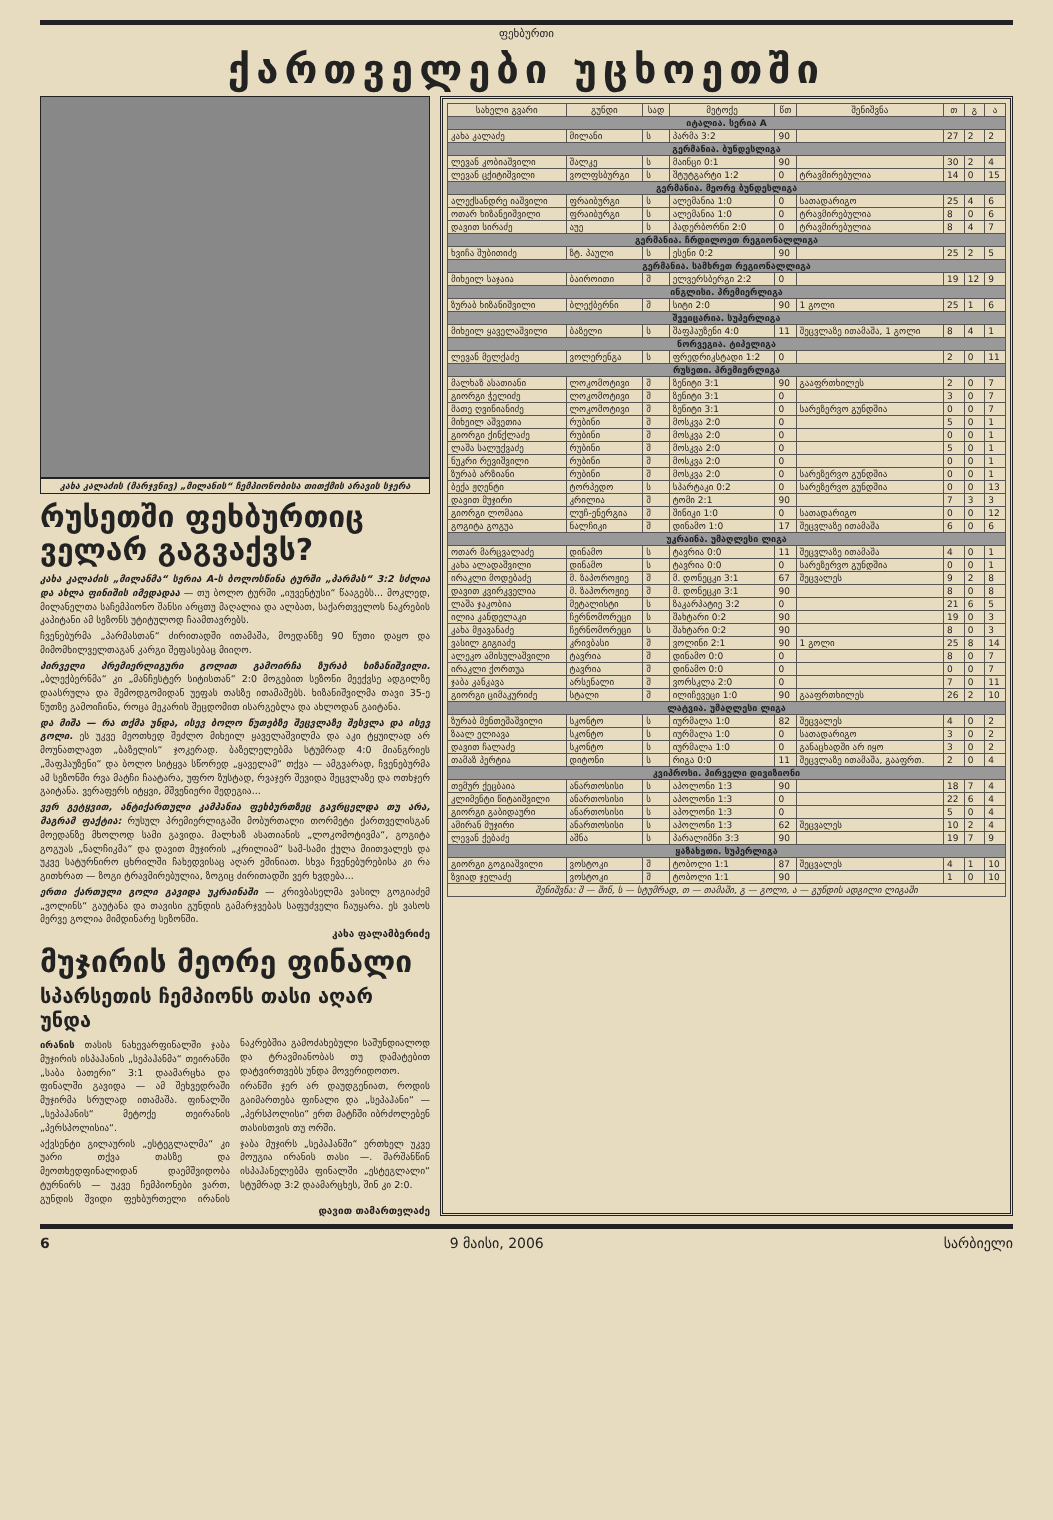ფეხბურთი
ქართველები უცხოეთში
კახა კალაძის (მარჯვნივ) „მილანის“ ჩემპიონობისა თითქმის არავის სჯერა
რუსეთში ფეხბურთიც ველარ გაგვაქვს?
კახა კალაძის „მილანმა“ სერია A-ს ბოლოსწინა ტურში „პარმას“ 3:2 სძლია და ახლა ფინიშის იმედადაა — თუ ბოლო ტურში „იუვენტუსი“ წააგებს... მოკლედ, მილანელთა საჩემპიონო შანსი არცთუ მაღალია და ალბათ, საქართველოს ნაკრების კაპიტანი ამ სეზონს უტიტულოდ ჩაამთავრებს.
ჩვენებურმა „პარმასთან“ ძირითადში ითამაშა, მოედანზე 90 წუთი დაყო და მიმომხილველთაგან კარგი შეფასებაც მიიღო.
პირველი პრემიერლიგური გოლით გამოირჩა ზურაბ ხიზანიშვილი. „ბლექბერნმა“ კი „მანჩესტერ სიტისთან“ 2:0 მოგებით სეზონი მეექვსე ადგილზე დაასრულა და შემოდგომიდან უეფას თასზე ითამაშებს. ხიზანიშვილმა თავი 35-ე წუთზე გამოიჩინა, როცა მეკარის შეცდომით ისარგებლა და ახლოდან გაიტანა.
და მიშა — რა თქმა უნდა, ისევ ბოლო წუთებზე შეცვლაზე შესვლა და ისევ გოლი. ეს უკვე მეოთხედ შეძლო მიხეილ ყაველაშვილმა და აკი ტყუილად არ მოუნათლავთ „ბაზელის“ ჯოკერად. ბაზელელებმა სტუმრად 4:0 მიანგრიეს „შაფჰაუზენი“ და ბოლო სიტყვა სწორედ „ყაველამ“ თქვა — ამგვარად, ჩვენებურმა ამ სეზონში რვა მატჩი ჩაატარა, უფრო ზუსტად, რვაჯერ შევიდა შეცვლაზე და ოთხჯერ გაიტანა. ვერაფერს იტყვი, მშვენიერი შედეგია...
ვერ გეტყვით, ანტიქართული კამპანია ფეხბურთზეც გავრცელდა თუ არა, მაგრამ ფაქტია: რუსულ პრემიერლიგაში მობურთალი თორმეტი ქართველისგან მოედანზე მხოლოდ სამი გავიდა. მალხაზ ასათიანის „ლოკომოტივმა“, გოგიტა გოგუას „ნალჩიკმა“ და დავით მუჯირის „კრილიამ“ სამ-სამი ქულა მიითვალეს და უკვე სატურნირო ცხრილში ჩახედვისაც აღარ ეშინიათ. სხვა ჩვენებურებისა კი რა გითხრათ — ზოგი ტრავმირებულია, ზოგიც ძირითადში ვერ ხვდება...
ერთი ქართული გოლი გავიდა უკრაინაში — კრივბასელმა ვასილ გოგიაძემ „ვოლინს“ გაუტანა და თავისი გუნდის გამარჯვებას საფუძველი ჩაუყარა. ეს ვასოს მერვე გოლია მიმდინარე სეზონში.
კახა ფალამბერიძე
მუჯირის მეორე ფინალი
სპარსეთის ჩემპიონს თასი აღარ უნდა
ირანის თასის ნახევარფინალში ჯაბა მუჯირის ისპაჰანის „სეპაჰანმა“ თეირანში „საბა ბათერი“ 3:1 დაამარცხა და ფინალში გავიდა — ამ შეხვედრაში მუჯირმა სრულად ითამაშა. ფინალში „სეპაჰანის“ მეტოქე თეირანის „პერსპოლისია“.
აქვსენტი გილაურის „ესტეგლალმა“ კი უარი თქვა თასზე და მეოთხედფინალიდან დაემშვიდობა ტურნირს — უკვე ჩემპიონები ვართ, გუნდის შვიდი ფეხბურთელი ირანის ნაკრებშია გამოძახებული საშუნდიალოდ და ტრავმიანობას თუ დამატებით დატვირთვებს უნდა მოვერიდოთო.
ირანში ჯერ არ დაუდგენიათ, როდის გაიმართება ფინალი და „სეპაჰანი“ — „პერსპოლისი“ ერთ მატჩში იბრძოლებენ თასისთვის თუ ორში.
ჯაბა მუჯირს „სეპაჰანში“ ერთხელ უკვე მოუგია ირანის თასი —. შარშანწინ ისპაჰანელებმა ფინალში „ესტეგლალი“ სტუმრად 3:2 დაამარცხეს, შინ კი 2:0.
დავით თამართელაძე
| სახელი გვარი | გუნდი | სად | მეტოქე | წთ | შენიშვნა | თ | გ | ა |
| --- | --- | --- | --- | --- | --- | --- | --- | --- |
| იტალია. სერია A | | | | | | | | |
| კახა კალაძე | მილანი | ს | პარმა 3:2 | 90 | | 27 | 2 | 2 |
| გერმანია. ბუნდესლიგა | | | | | | | | |
| ლევან კობიაშვილი | შალკე | ს | მაინცი 0:1 | 90 | | 30 | 2 | 4 |
| ლევან ცქიტიშვილი | ვოლფსბურგი | ს | შტუტგარტი 1:2 | 0 | ტრავმირებულია | 14 | 0 | 15 |
| გერმანია. მეორე ბუნდესლიგა | | | | | | | | |
| ალექსანდრე იაშვილი | ფრაიბურგი | ს | ალემანია 1:0 | 0 | სათადარიგო | 25 | 4 | 6 |
| ოთარ ხიზანეიშვილი | ფრაიბურგი | ს | ალემანია 1:0 | 0 | ტრავმირებულია | 8 | 0 | 6 |
| დავით სირაძე | აუე | ს | პადერბორნი 2:0 | 0 | ტრავმირებულია | 8 | 4 | 7 |
| გერმანია. ჩრდილოეთ რეგიონალლიგა | | | | | | | | |
| ხვიჩა შუბითიძე | ზტ. პაული | ს | ესენი 0:2 | 90 | | 25 | 2 | 5 |
| გერმანია. სამხრეთ რეგიონალლიგა | | | | | | | | |
| მიხეილ საჯაია | ბაიროითი | შ | ელვერსბერგი 2:2 | 0 | | 19 | 12 | 9 |
| ინგლისი. პრემიერლიგა | | | | | | | | |
| ზურაბ ხიზანიშვილი | ბლექბერნი | შ | სიტი 2:0 | 90 | 1 გოლი | 25 | 1 | 6 |
| შვეიცარია. სუპერლიგა | | | | | | | | |
| მიხეილ ყაველაშვილი | ბაზელი | ს | შაფჰაუზენი 4:0 | 11 | შეცვლაზე ითამაშა, 1 გოლი | 8 | 4 | 1 |
| ნორვეგია. ტიპელიგა | | | | | | | | |
| ლევან მელქაძე | ვოლერენგა | ს | ფრედრიკსტადი 1:2 | 0 | | 2 | 0 | 11 |
| რუსეთი. პრემიერლიგა | | | | | | | | |
| მალხაზ ასათიანი | ლოკომოტივი | შ | ზენიტი 3:1 | 90 | გააფრთხილეს | 2 | 0 | 7 |
| გიორგი ჭელიძე | ლოკომოტივი | შ | ზენიტი 3:1 | 0 | | 3 | 0 | 7 |
| მათე ღვინიანიძე | ლოკომოტივი | შ | ზენიტი 3:1 | 0 | სარეზერვო გუნდშია | 0 | 0 | 7 |
| მიხეილ აშვეთია | რუბინი | შ | მოსკვა 2:0 | 0 | | 5 | 0 | 1 |
| გიორგი ქინქლაძე | რუბინი | შ | მოსკვა 2:0 | 0 | | 0 | 0 | 1 |
| ლაშა სალუქვაძე | რუბინი | შ | მოსკვა 2:0 | 0 | | 5 | 0 | 1 |
| ნუკრი რევიშვილი | რუბინი | შ | მოსკვა 2:0 | 0 | | 0 | 0 | 1 |
| ზურაბ არზიანი | რუბინი | შ | მოსკვა 2:0 | 0 | სარეზერვო გუნდშია | 0 | 0 | 1 |
| ბექა ჟღენტი | ტორპედო | ს | სპარტაკი 0:2 | 0 | სარეზერვო გუნდშია | 0 | 0 | 13 |
| დავით მუჯირი | კრილია | შ | ტომი 2:1 | 90 | | 7 | 3 | 3 |
| გიორგი ლომაია | ლუჩ-ენერგია | შ | შინიკი 1:0 | 0 | სათადარიგო | 0 | 0 | 12 |
| გოგიტა გოგუა | ნალჩიკი | შ | დინამო 1:0 | 17 | შეცვლაზე ითამაშა | 6 | 0 | 6 |
| უკრაინა. უმაღლესი ლიგა | | | | | | | | |
| ოთარ მარცვალაძე | დინამო | ს | ტავრია 0:0 | 11 | შეცვლაზე ითამაშა | 4 | 0 | 1 |
| კახა ალადაშვილი | დინამო | ს | ტავრია 0:0 | 0 | სარეზერვო გუნდშია | 0 | 0 | 1 |
| ირაკლი მოდებაძე | მ. ზაპოროჟიე | შ | მ. დონეცკი 3:1 | 67 | შეცვალეს | 9 | 2 | 8 |
| დავით კვირკველია | მ. ზაპოროჟიე | შ | მ. დონეცკი 3:1 | 90 | | 8 | 0 | 8 |
| ლაშა ჯაკობია | მეტალისტი | ს | ზაკარპატიე 3:2 | 0 | | 21 | 6 | 5 |
| ილია კანდელაკი | ჩერნომორეცი | ს | შახტარი 0:2 | 90 | | 19 | 0 | 3 |
| კახა მჟავანაძე | ჩერნომორეცი | ს | შახტარი 0:2 | 90 | | 8 | 0 | 3 |
| ვასილ გიგიაძე | კრივბასი | შ | ვოლინი 2:1 | 90 | 1 გოლი | 25 | 8 | 14 |
| ალეკო ამისულაშვილი | ტავრია | შ | დინამო 0:0 | 0 | | 8 | 0 | 7 |
| ირაკლი ქორთუა | ტავრია | შ | დინამო 0:0 | 0 | | 0 | 0 | 7 |
| ჯაბა კანკავა | არსენალი | შ | ვორსკლა 2:0 | 0 | | 7 | 0 | 11 |
| გიორგი ციმაკურიძე | სტალი | შ | ილიჩევეცი 1:0 | 90 | გააფრთხილეს | 26 | 2 | 10 |
| ლატვია. უმაღლესი ლიგა | | | | | | | | |
| ზურაბ მენთეშაშვილი | სკონტო | ს | იურმალა 1:0 | 82 | შეცვალეს | 4 | 0 | 2 |
| ზაალ ელიავა | სკონტო | ს | იურმალა 1:0 | 0 | სათადარიგო | 3 | 0 | 2 |
| დავით ჩალაძე | სკონტო | ს | იურმალა 1:0 | 0 | განაცხადში არ იყო | 3 | 0 | 2 |
| თამაზ პერტია | დიტონი | ს | რიგა 0:0 | 11 | შეცვლაზე ითამაშა, გააფრთ. | 2 | 0 | 4 |
| კვიპროსი. პირველი დივიზიონი | | | | | | | | |
| თემურ ქეცბაია | ანართოსისი | ს | აპოლონი 1:3 | 90 | | 18 | 7 | 4 |
| კლიმენტი წიტაიშვილი | ანართოსისი | ს | აპოლონი 1:3 | 0 | | 22 | 6 | 4 |
| გიორგი გაბიდაური | ანართოსისი | ს | აპოლონი 1:3 | 0 | | 5 | 0 | 4 |
| ამირან მუჯირი | ანართოსისი | ს | აპოლონი 1:3 | 62 | შეცვალეს | 10 | 2 | 4 |
| ლევან ქებაძე | აშნა | ს | პარალიმნი 3:3 | 90 | | 19 | 7 | 9 |
| ყაზახეთი. სუპერლიგა | | | | | | | | |
| გიორგი გოგიაშვილი | ვოსტოკი | შ | ტობოლი 1:1 | 87 | შეცვალეს | 4 | 1 | 10 |
| ზვიად ჯელაძე | ვოსტოკი | შ | ტობოლი 1:1 | 90 | | 1 | 0 | 10 |
| შენიშვნა: შ — შინ, ს — სტუმრად, თ — თამაში, გ — გოლი, ა — გუნდის ადგილი ლიგაში | | | | | | | | |
6 9 მაისი, 2006 სარბიელი